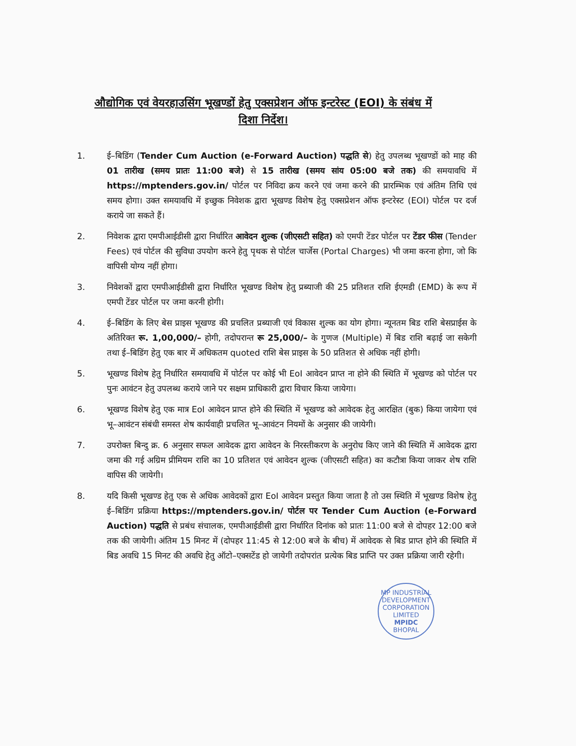औद्योगिक एवं वेयरहाउसिंग भूखण्डों हेतु एक्सप्रेशन ऑफ इन्टरेस्ट (EOI) के संबंध में
दिशा निर्देश।
1. ई–बिडिंग (Tender Cum Auction (e-Forward Auction) पद्धति से) हेतु उपलब्ध भूखण्डों को माह की 01 तारीख (समय प्रातः 11:00 बजे) से 15 तारीख (समय सांय 05:00 बजे तक) की समयावधि में https://mptenders.gov.in/ पोर्टल पर निविदा क्रय करने एवं जमा करने की प्रारम्भिक एवं अंतिम तिथि एवं समय होगा। उक्त समयावधि में इच्छुक निवेशक द्वारा भूखण्ड विशेष हेतु एक्सप्रेशन ऑफ इन्टरेस्ट (EOI) पोर्टल पर दर्ज कराये जा सकते हैं।
2. निवेशक द्वारा एमपीआईडीसी द्वारा निर्धारित आवेदन शुल्क (जीएसटी सहित) को एमपी टेंडर पोर्टल पर टेंडर फीस (Tender Fees) एवं पोर्टल की सुविधा उपयोग करने हेतु पृथक से पोर्टल चार्जेस (Portal Charges) भी जमा करना होगा, जो कि वापिसी योग्य नहीं होगा।
3. निवेशकों द्वारा एमपीआईडीसी द्वारा निर्धारित भूखण्ड विशेष हेतु प्रब्याजी की 25 प्रतिशत राशि ईएमडी (EMD) के रूप में एमपी टेंडर पोर्टल पर जमा करनी होगी।
4. ई–बिडिंग के लिए बेस प्राइस भूखण्ड की प्रचलित प्रब्याजी एवं विकास शुल्क का योग होगा। न्यूनतम बिड राशि बेसप्राईस के अतिरिक्त रू. 1,00,000/– होगी, तदोपरान्त रू 25,000/– के गुणज (Multiple) में बिड राशि बढ़ाई जा सकेगी तथा ई–बिडिंग हेतु एक बार में अधिकतम quoted राशि बेस प्राइस के 50 प्रतिशत से अधिक नहीं होगी।
5. भूखण्ड विशेष हेतु निर्धारित समयावधि में पोर्टल पर कोई भी EoI आवेदन प्राप्त ना होने की स्थिति में भूखण्ड को पोर्टल पर पुनः आवंटन हेतु उपलब्ध कराये जाने पर सक्षम प्राधिकारी द्वारा विचार किया जायेगा।
6. भूखण्ड विशेष हेतु एक मात्र EoI आवेदन प्राप्त होने की स्थिति में भूखण्ड को आवेदक हेतु आरक्षित (बुक) किया जायेगा एवं भू–आवंटन संबंधी समस्त शेष कार्यवाही प्रचलित भू–आवंटन नियमों के अनुसार की जायेगी।
7. उपरोक्त बिन्दु क्र. 6 अनुसार सफल आवेदक द्वारा आवेदन के निरस्तीकरण के अनुरोध किए जाने की स्थिति में आवेदक द्वारा जमा की गई अग्रिम प्रीमियम राशि का 10 प्रतिशत एवं आवेदन शुल्क (जीएसटी सहित) का कटौत्रा किया जाकर शेष राशि वापिस की जायेगी।
8. यदि किसी भूखण्ड हेतु एक से अधिक आवेदकों द्वारा EoI आवेदन प्रस्तुत किया जाता है तो उस स्थिति में भूखण्ड विशेष हेतु ई–बिडिंग प्रक्रिया https://mptenders.gov.in/ पोर्टल पर Tender Cum Auction (e-Forward Auction) पद्धति से प्रबंध संचालक, एमपीआईडीसी द्वारा निर्धारित दिनांक को प्रातः 11:00 बजे से दोपहर 12:00 बजे तक की जायेगी। अंतिम 15 मिनट में (दोपहर 11:45 से 12:00 बजे के बीच) में आवेदक से बिड प्राप्त होने की स्थिति में बिड अवधि 15 मिनट की अवधि हेतु ऑटो–एक्सटेंड हो जायेगी तदोपरांत प्रत्येक बिड प्राप्ति पर उक्त प्रक्रिया जारी रहेगी।
MP INDUSTRIAL DEVELOPMENT CORPORATION LIMITED
MPIDC
BHOPAL